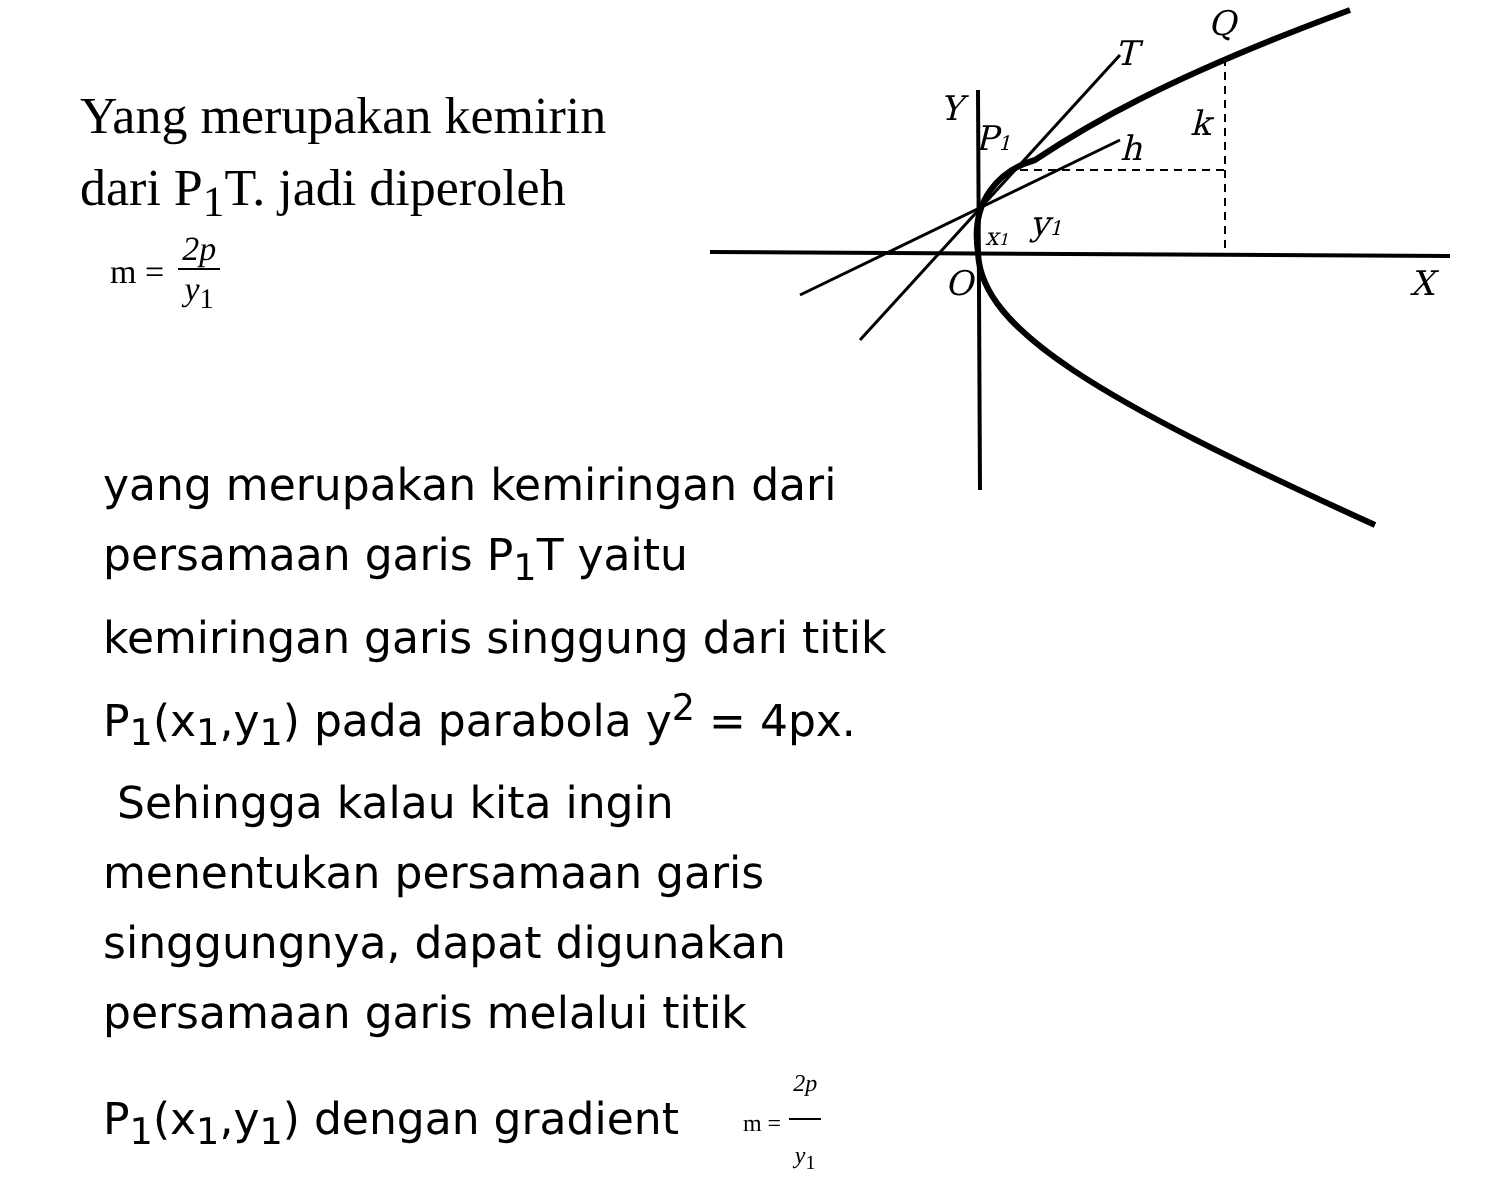Yang merupakan kemirin
dari P<sub>1</sub>T. jadi diperoleh
m = 2p y<sub>1</sub>
Y
P1
T
Q
h
k
y1
x1
O
X
yang merupakan kemiringan dari persamaan garis P<sub>1</sub>T yaitu kemiringan garis singgung dari titik P<sub>1</sub>(x<sub>1</sub>,y<sub>1</sub>) pada parabola y<sup>2</sup> = 4px. Sehingga kalau kita ingin menentukan persamaan garis singgungnya, dapat digunakan persamaan garis melalui titik P<sub>1</sub>(x<sub>1</sub>,y<sub>1</sub>) dengan gradient m = 2p y<sub>1</sub>